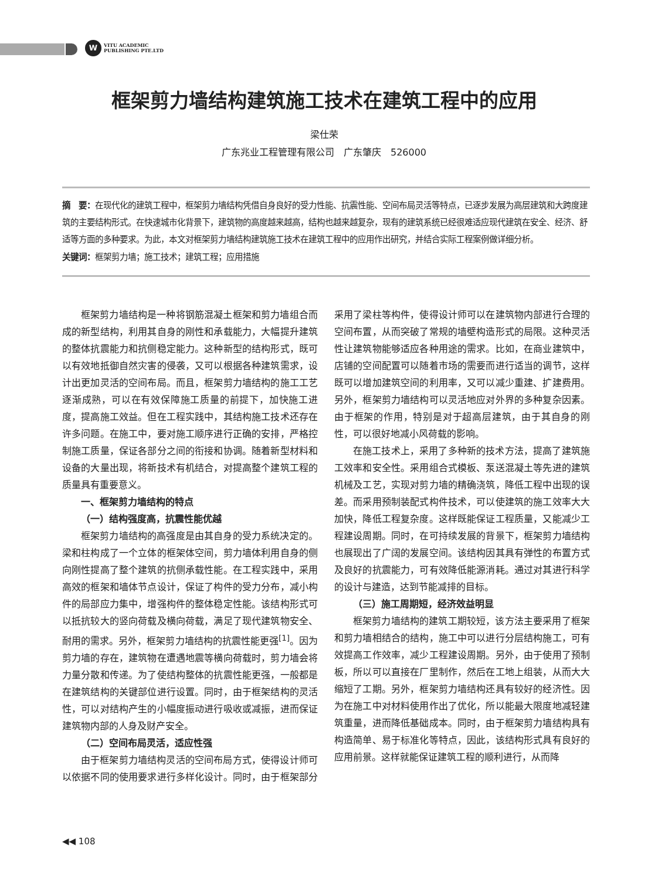W
VITU ACADEMIC
PUBLISHING PTE.LTD
框架剪力墙结构建筑施工技术在建筑工程中的应用
梁仕荣
广东兆业工程管理有限公司　广东肇庆　526000
摘　要：在现代化的建筑工程中，框架剪力墙结构凭借自身良好的受力性能、抗震性能、空间布局灵活等特点，已逐步发展为高层建筑和大跨度建筑的主要结构形式。在快速城市化背景下，建筑物的高度越来越高，结构也越来越复杂，现有的建筑系统已经很难适应现代建筑在安全、经济、舒适等方面的多种要求。为此，本文对框架剪力墙结构建筑施工技术在建筑工程中的应用作出研究，并结合实际工程案例做详细分析。
关键词：框架剪力墙；施工技术；建筑工程；应用措施
框架剪力墙结构是一种将钢筋混凝土框架和剪力墙组合而成的新型结构，利用其自身的刚性和承载能力，大幅提升建筑的整体抗震能力和抗侧稳定能力。这种新型的结构形式，既可以有效地抵御自然灾害的侵袭，又可以根据各种建筑需求，设计出更加灵活的空间布局。而且，框架剪力墙结构的施工工艺逐渐成熟，可以在有效保障施工质量的前提下，加快施工进度，提高施工效益。但在工程实践中，其结构施工技术还存在许多问题。在施工中，要对施工顺序进行正确的安排，严格控制施工质量，保证各部分之间的衔接和协调。随着新型材料和设备的大量出现，将新技术有机结合，对提高整个建筑工程的质量具有重要意义。
一、框架剪力墙结构的特点
（一）结构强度高，抗震性能优越
框架剪力墙结构的高强度是由其自身的受力系统决定的。梁和柱构成了一个立体的框架体空间，剪力墙体利用自身的侧向刚性提高了整个建筑的抗侧承载性能。在工程实践中，采用高效的框架和墙体节点设计，保证了构件的受力分布，减小构件的局部应力集中，增强构件的整体稳定性能。该结构形式可以抵抗较大的竖向荷载及横向荷载，满足了现代建筑物安全、耐用的需求。另外，框架剪力墙结构的抗震性能更强<sup>[1]</sup>。因为剪力墙的存在，建筑物在遭遇地震等横向荷载时，剪力墙会将力量分散和传递。为了使结构整体的抗震性能更强，一般都是在建筑结构的关键部位进行设置。同时，由于框架结构的灵活性，可以对结构产生的小幅度振动进行吸收或减振，进而保证建筑物内部的人身及财产安全。
（二）空间布局灵活，适应性强
由于框架剪力墙结构灵活的空间布局方式，使得设计师可以依据不同的使用要求进行多样化设计。同时，由于框架部分采用了梁柱等构件，使得设计师可以在建筑物内部进行合理的空间布置，从而突破了常规的墙壁构造形式的局限。这种灵活性让建筑物能够适应各种用途的需求。比如，在商业建筑中，店铺的空间配置可以随着市场的需要而进行适当的调节，这样既可以增加建筑空间的利用率，又可以减少重建、扩建费用。另外，框架剪力墙结构可以灵活地应对外界的多种复杂因素。由于框架的作用，特别是对于超高层建筑，由于其自身的刚性，可以很好地减小风荷载的影响。
在施工技术上，采用了多种新的技术方法，提高了建筑施工效率和安全性。采用组合式模板、泵送混凝土等先进的建筑机械及工艺，实现对剪力墙的精确浇筑，降低工程中出现的误差。而采用预制装配式构件技术，可以使建筑的施工效率大大加快，降低工程复杂度。这样既能保证工程质量，又能减少工程建设周期。同时，在可持续发展的背景下，框架剪力墙结构也展现出了广阔的发展空间。该结构因其具有弹性的布置方式及良好的抗震能力，可有效降低能源消耗。通过对其进行科学的设计与建造，达到节能减排的目标。
（三）施工周期短，经济效益明显
框架剪力墙结构的建筑工期较短，该方法主要采用了框架和剪力墙相结合的结构，施工中可以进行分层结构施工，可有效提高工作效率，减少工程建设周期。另外，由于使用了预制板，所以可以直接在厂里制作，然后在工地上组装，从而大大缩短了工期。另外，框架剪力墙结构还具有较好的经济性。因为在施工中对材料使用作出了优化，所以能最大限度地减轻建筑重量，进而降低基础成本。同时，由于框架剪力墙结构具有构造简单、易于标准化等特点，因此，该结构形式具有良好的应用前景。这样就能保证建筑工程的顺利进行，从而降
◀◀ 108